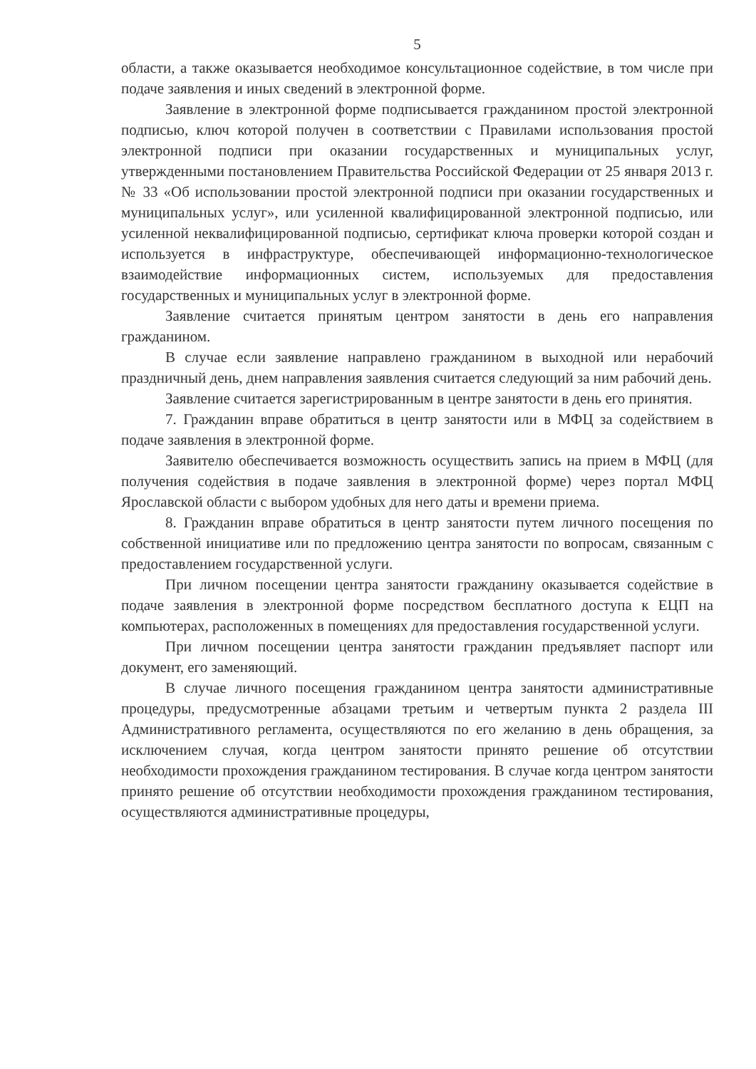5
области, а также оказывается необходимое консультационное содействие, в том числе при подаче заявления и иных сведений в электронной форме.
Заявление в электронной форме подписывается гражданином простой электронной подписью, ключ которой получен в соответствии с Правилами использования простой электронной подписи при оказании государственных и муниципальных услуг, утвержденными постановлением Правительства Российской Федерации от 25 января 2013 г. № 33 «Об использовании простой электронной подписи при оказании государственных и муниципальных услуг», или усиленной квалифицированной электронной подписью, или усиленной неквалифицированной подписью, сертификат ключа проверки которой создан и используется в инфраструктуре, обеспечивающей информационно-технологическое взаимодействие информационных систем, используемых для предоставления государственных и муниципальных услуг в электронной форме.
Заявление считается принятым центром занятости в день его направления гражданином.
В случае если заявление направлено гражданином в выходной или нерабочий праздничный день, днем направления заявления считается следующий за ним рабочий день.
Заявление считается зарегистрированным в центре занятости в день его принятия.
7. Гражданин вправе обратиться в центр занятости или в МФЦ за содействием в подаче заявления в электронной форме.
Заявителю обеспечивается возможность осуществить запись на прием в МФЦ (для получения содействия в подаче заявления в электронной форме) через портал МФЦ Ярославской области с выбором удобных для него даты и времени приема.
8. Гражданин вправе обратиться в центр занятости путем личного посещения по собственной инициативе или по предложению центра занятости по вопросам, связанным с предоставлением государственной услуги.
При личном посещении центра занятости гражданину оказывается содействие в подаче заявления в электронной форме посредством бесплатного доступа к ЕЦП на компьютерах, расположенных в помещениях для предоставления государственной услуги.
При личном посещении центра занятости гражданин предъявляет паспорт или документ, его заменяющий.
В случае личного посещения гражданином центра занятости административные процедуры, предусмотренные абзацами третьим и четвертым пункта 2 раздела III Административного регламента, осуществляются по его желанию в день обращения, за исключением случая, когда центром занятости принято решение об отсутствии необходимости прохождения гражданином тестирования. В случае когда центром занятости принято решение об отсутствии необходимости прохождения гражданином тестирования, осуществляются административные процедуры,